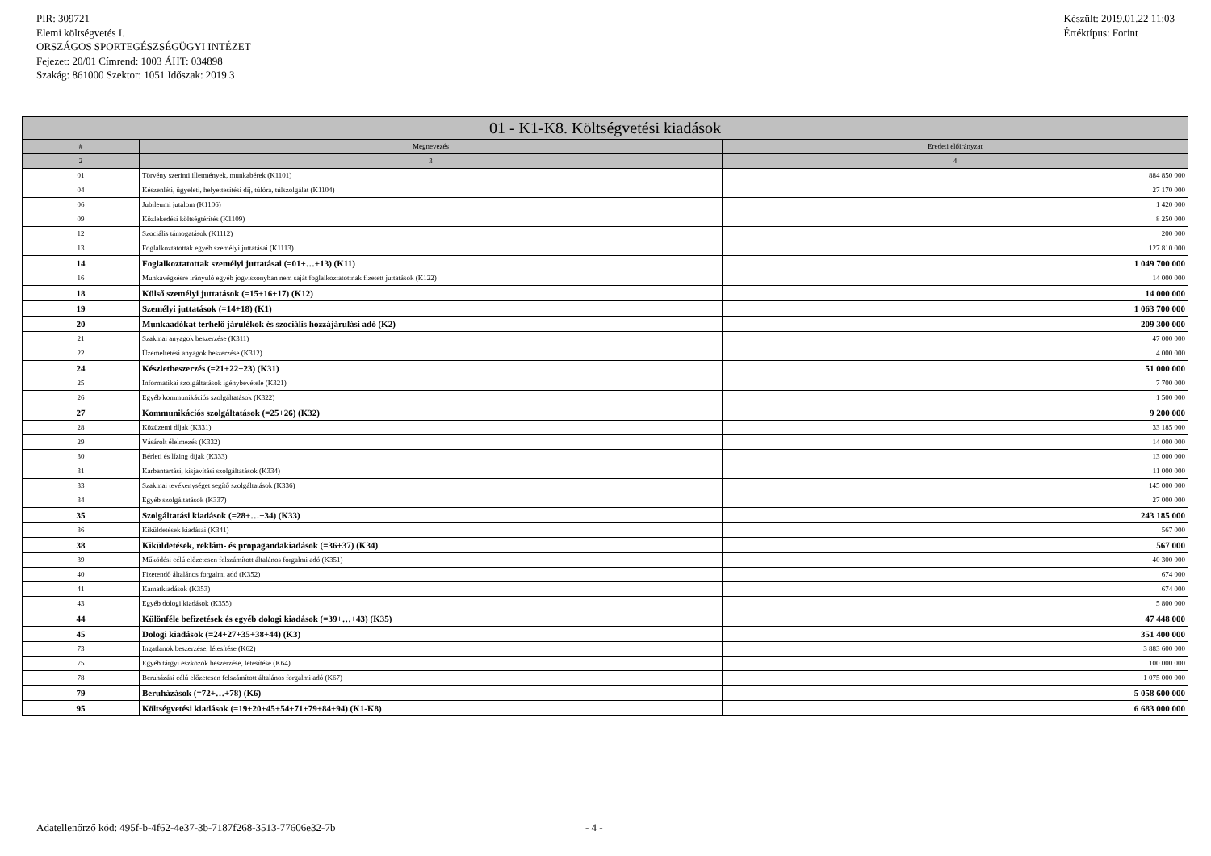PIR: 309721
Elemi költségvetés I.
ORSZÁGOS SPORTEGÉSZSÉGÜGYI INTÉZET
Fejezet: 20/01 Címrend: 1003 ÁHT: 034898
Szakág: 861000 Szektor: 1051 Időszak: 2019.3
Készült: 2019.01.22 11:03
Értéktípus: Forint
| 01 - K1-K8. Költségvetési kiadások | | |
| --- | --- | --- |
| # | Megnevezés | Eredeti előirányzat |
| 2 | 3 | 4 |
| 01 | Törvény szerinti illetmények, munkabérek (K1101) | 884 850 000 |
| 04 | Készenléti, ügyeleti, helyettesítési díj, túlóra, túlszolgálat (K1104) | 27 170 000 |
| 06 | Jubileumi jutalom (K1106) | 1 420 000 |
| 09 | Közlekedési költségtérítés (K1109) | 8 250 000 |
| 12 | Szociális támogatások (K1112) | 200 000 |
| 13 | Foglalkoztatottak egyéb személyi juttatásai (K1113) | 127 810 000 |
| 14 | Foglalkoztatottak személyi juttatásai (=01+…+13) (K11) | 1 049 700 000 |
| 16 | Munkavégzésre irányuló egyéb jogviszonyban nem saját foglalkoztatottnak fizetett juttatások (K122) | 14 000 000 |
| 18 | Külső személyi juttatások (=15+16+17) (K12) | 14 000 000 |
| 19 | Személyi juttatások (=14+18) (K1) | 1 063 700 000 |
| 20 | Munkaadókat terhelő járulékok és szociális hozzájárulási adó (K2) | 209 300 000 |
| 21 | Szakmai anyagok beszerzése (K311) | 47 000 000 |
| 22 | Üzemeltetési anyagok beszerzése (K312) | 4 000 000 |
| 24 | Készletbeszerzés (=21+22+23) (K31) | 51 000 000 |
| 25 | Informatikai szolgáltatások igénybevétele (K321) | 7 700 000 |
| 26 | Egyéb kommunikációs szolgáltatások (K322) | 1 500 000 |
| 27 | Kommunikációs szolgáltatások (=25+26) (K32) | 9 200 000 |
| 28 | Közüzemi díjak (K331) | 33 185 000 |
| 29 | Vásárolt élelmezés (K332) | 14 000 000 |
| 30 | Bérleti és lízing díjak (K333) | 13 000 000 |
| 31 | Karbantartási, kisjavítási szolgáltatások (K334) | 11 000 000 |
| 33 | Szakmai tevékenységet segítő szolgáltatások (K336) | 145 000 000 |
| 34 | Egyéb szolgáltatások (K337) | 27 000 000 |
| 35 | Szolgáltatási kiadások (=28+…+34) (K33) | 243 185 000 |
| 36 | Kiküldetések kiadásai (K341) | 567 000 |
| 38 | Kiküldetések, reklám- és propagandakiadások (=36+37) (K34) | 567 000 |
| 39 | Működési célú előzetesen felszámított általános forgalmi adó (K351) | 40 300 000 |
| 40 | Fizetendő általános forgalmi adó (K352) | 674 000 |
| 41 | Kamatkiadások (K353) | 674 000 |
| 43 | Egyéb dologi kiadások (K355) | 5 800 000 |
| 44 | Különféle befizetések és egyéb dologi kiadások (=39+…+43) (K35) | 47 448 000 |
| 45 | Dologi kiadások (=24+27+35+38+44) (K3) | 351 400 000 |
| 73 | Ingatlanok beszerzése, létesítése (K62) | 3 883 600 000 |
| 75 | Egyéb tárgyi eszközök beszerzése, létesítése (K64) | 100 000 000 |
| 78 | Beruházási célú előzetesen felszámított általános forgalmi adó (K67) | 1 075 000 000 |
| 79 | Beruházások (=72+…+78) (K6) | 5 058 600 000 |
| 95 | Költségvetési kiadások (=19+20+45+54+71+79+84+94) (K1-K8) | 6 683 000 000 |
Adatellenőrző kód: 495f-b-4f62-4e37-3b-7187f268-3513-77606e32-7b - 4 -